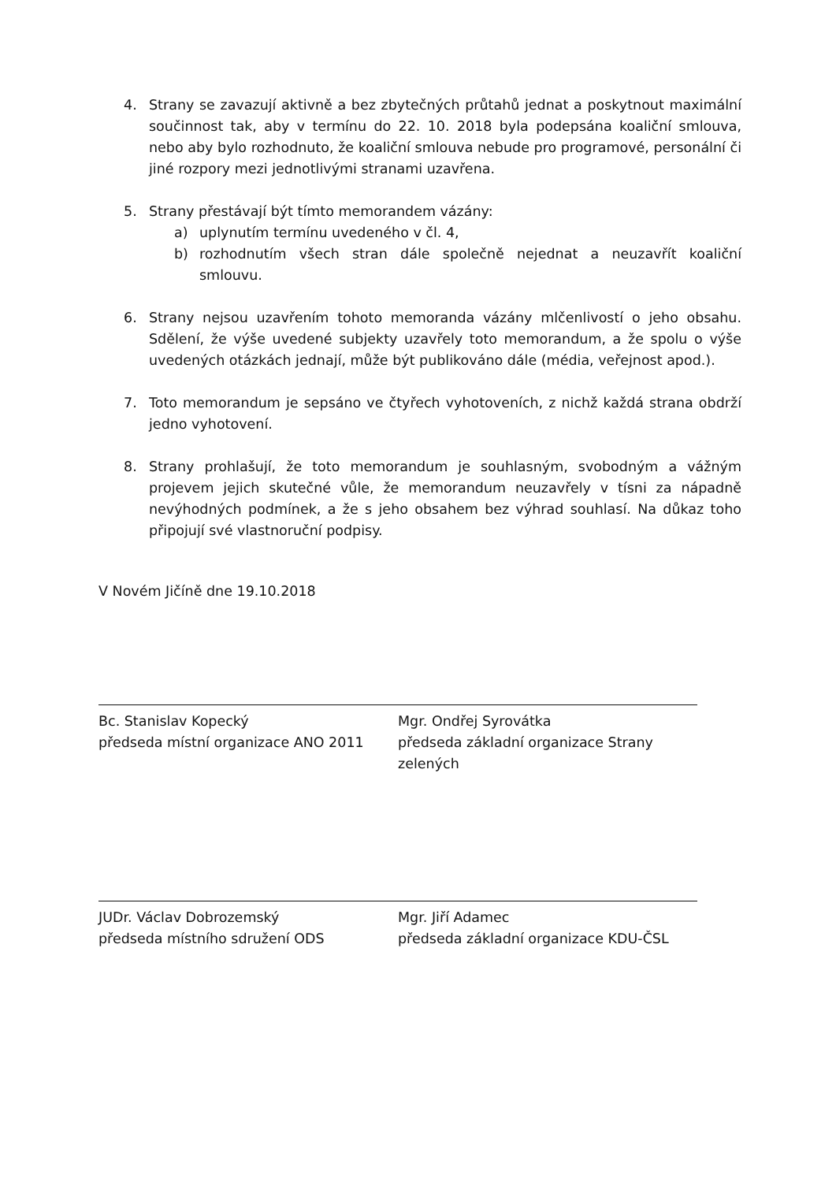4. Strany se zavazují aktivně a bez zbytečných průtahů jednat a poskytnout maximální součinnost tak, aby v termínu do 22. 10. 2018 byla podepsána koaliční smlouva, nebo aby bylo rozhodnuto, že koaliční smlouva nebude pro programové, personální či jiné rozpory mezi jednotlivými stranami uzavřena.
5. Strany přestávají být tímto memorandem vázány:
a) uplynutím termínu uvedeného v čl. 4,
b) rozhodnutím všech stran dále společně nejednat a neuzavřít koaliční smlouvu.
6. Strany nejsou uzavřením tohoto memoranda vázány mlčenlivostí o jeho obsahu. Sdělení, že výše uvedené subjekty uzavřely toto memorandum, a že spolu o výše uvedených otázkách jednají, může být publikováno dále (média, veřejnost apod.).
7. Toto memorandum je sepsáno ve čtyřech vyhotoveních, z nichž každá strana obdrží jedno vyhotovení.
8. Strany prohlašují, že toto memorandum je souhlasným, svobodným a vážným projevem jejich skutečné vůle, že memorandum neuzavřely v tísni za nápadně nevýhodných podmínek, a že s jeho obsahem bez výhrad souhlasí. Na důkaz toho připojují své vlastnoruční podpisy.
V Novém Jičíně dne 19.10.2018
Bc. Stanislav Kopecký
předseda místní organizace ANO 2011
Mgr. Ondřej Syrovátka
předseda základní organizace Strany zelených
JUDr. Václav Dobrozemský
předseda místního sdružení ODS
Mgr. Jiří Adamec
předseda základní organizace KDU-ČSL